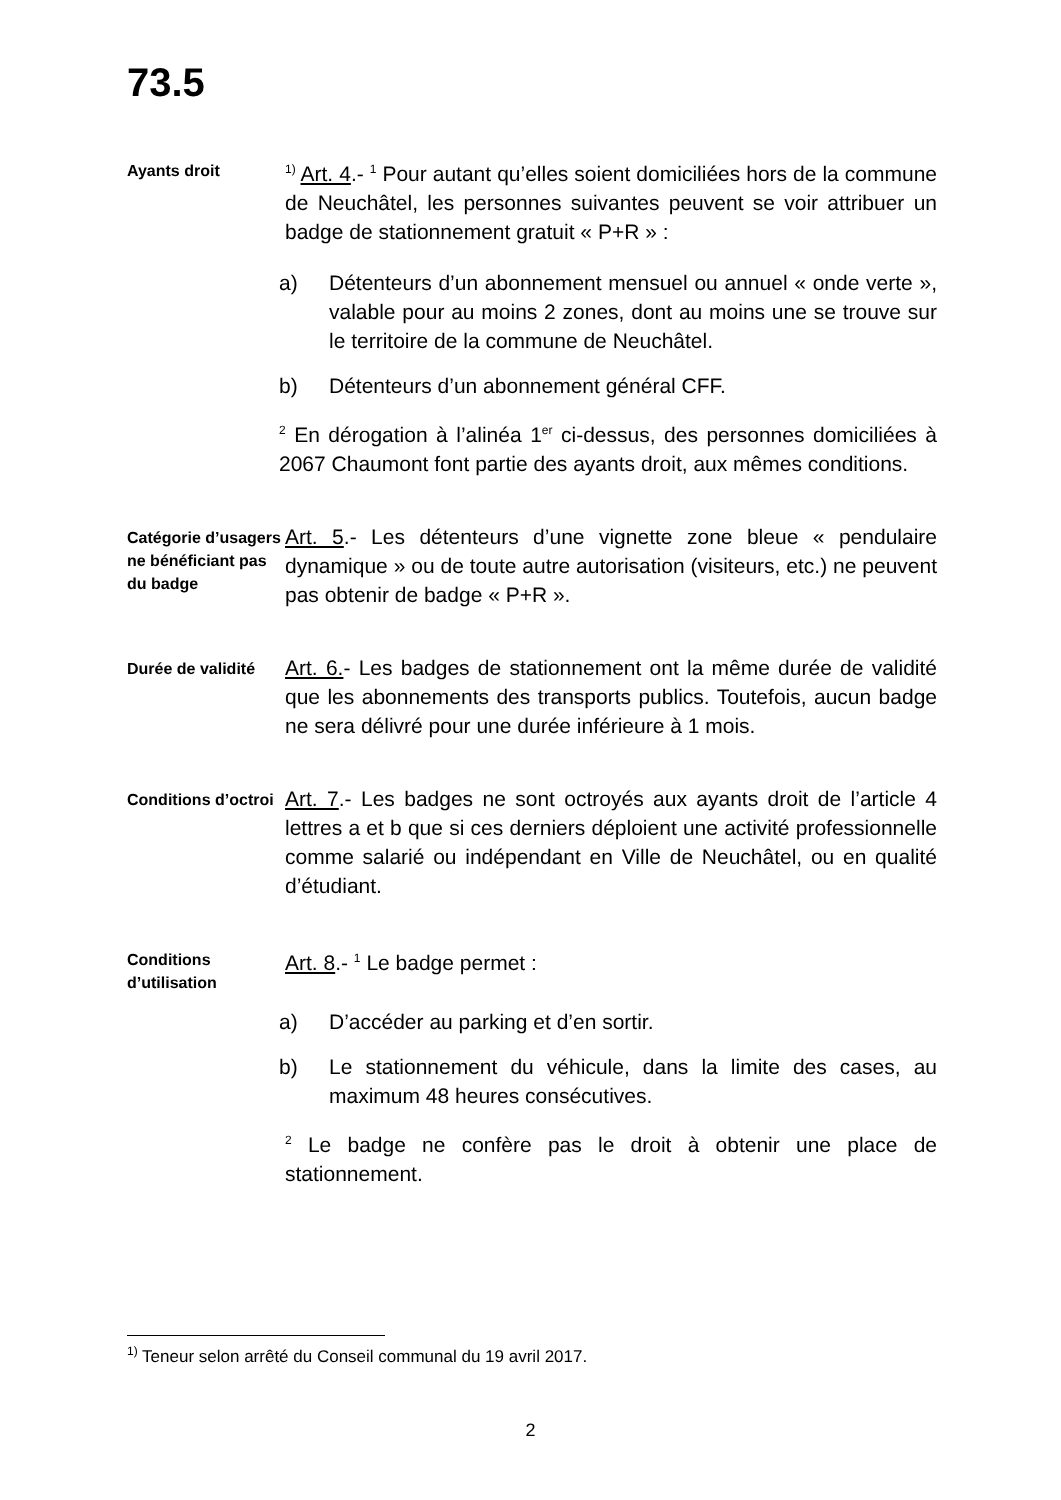73.5
Ayants droit
<sup>1)</sup> Art. 4.- <sup>1</sup> Pour autant qu’elles soient domiciliées hors de la commune de Neuchâtel, les personnes suivantes peuvent se voir attribuer un badge de stationnement gratuit « P+R » :
a) Détenteurs d’un abonnement mensuel ou annuel « onde verte », valable pour au moins 2 zones, dont au moins une se trouve sur le territoire de la commune de Neuchâtel.
b) Détenteurs d’un abonnement général CFF.
<sup>2</sup> En dérogation à l’alinéa 1<sup>er</sup> ci-dessus, des personnes domiciliées à 2067 Chaumont font partie des ayants droit, aux mêmes conditions.
Catégorie d’usagers ne bénéficiant pas du badge
Art. 5.- Les détenteurs d’une vignette zone bleue « pendulaire dynamique » ou de toute autre autorisation (visiteurs, etc.) ne peuvent pas obtenir de badge « P+R ».
Durée de validité
Art. 6.- Les badges de stationnement ont la même durée de validité que les abonnements des transports publics. Toutefois, aucun badge ne sera délivré pour une durée inférieure à 1 mois.
Conditions d’octroi
Art. 7.- Les badges ne sont octroyés aux ayants droit de l’article 4 lettres a et b que si ces derniers déploient une activité professionnelle comme salarié ou indépendant en Ville de Neuchâtel, ou en qualité d’étudiant.
Conditions d’utilisation
Art. 8.- <sup>1</sup> Le badge permet :
a) D’accéder au parking et d’en sortir.
b) Le stationnement du véhicule, dans la limite des cases, au maximum 48 heures consécutives.
<sup>2</sup> Le badge ne confère pas le droit à obtenir une place de stationnement.
<sup>1)</sup> Teneur selon arrêté du Conseil communal du 19 avril 2017.
2